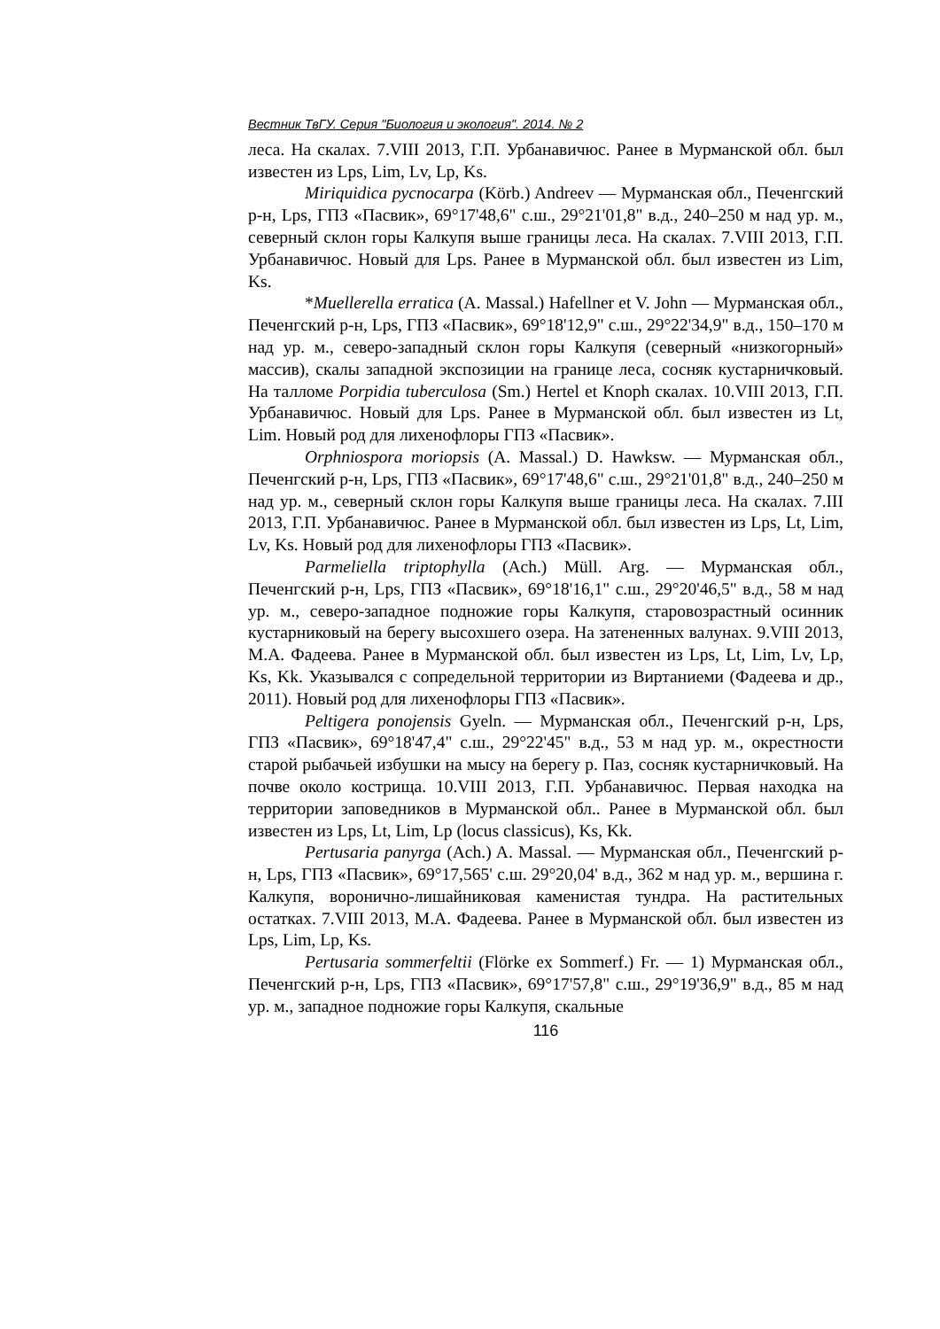Вестник ТвГУ. Серия "Биология и экология". 2014. № 2
леса. На скалах. 7.VIII 2013, Г.П. Урбанавичюс. Ранее в Мурманской обл. был известен из Lps, Lim, Lv, Lp, Ks.
Miriquidica pycnocarpa (Körb.) Andreev — Мурманская обл., Печенгский р-н, Lps, ГПЗ «Пасвик», 69°17'48,6" с.ш., 29°21'01,8" в.д., 240–250 м над ур. м., северный склон горы Калкупя выше границы леса. На скалах. 7.VIII 2013, Г.П. Урбанавичюс. Новый для Lps. Ранее в Мурманской обл. был известен из Lim, Ks.
*Muellerella erratica (A. Massal.) Hafellner et V. John — Мурманская обл., Печенгский р-н, Lps, ГПЗ «Пасвик», 69°18'12,9" с.ш., 29°22'34,9" в.д., 150–170 м над ур. м., северо-западный склон горы Калкупя (северный «низкогорный» массив), скалы западной экспозиции на границе леса, сосняк кустарничковый. На талломе Porpidia tuberculosa (Sm.) Hertel et Knoph скалах. 10.VIII 2013, Г.П. Урбанавичюс. Новый для Lps. Ранее в Мурманской обл. был известен из Lt, Lim. Новый род для лихенофлоры ГПЗ «Пасвик».
Orphniospora moriopsis (A. Massal.) D. Hawksw. — Мурманская обл., Печенгский р-н, Lps, ГПЗ «Пасвик», 69°17'48,6" с.ш., 29°21'01,8" в.д., 240–250 м над ур. м., северный склон горы Калкупя выше границы леса. На скалах. 7.III 2013, Г.П. Урбанавичюс. Ранее в Мурманской обл. был известен из Lps, Lt, Lim, Lv, Ks. Новый род для лихенофлоры ГПЗ «Пасвик».
Parmeliella triptophylla (Ach.) Müll. Arg. — Мурманская обл., Печенгский р-н, Lps, ГПЗ «Пасвик», 69°18'16,1" с.ш., 29°20'46,5" в.д., 58 м над ур. м., северо-западное подножие горы Калкупя, старовозрастный осинник кустарниковый на берегу высохшего озера. На затененных валунах. 9.VIII 2013, М.А. Фадеева. Ранее в Мурманской обл. был известен из Lps, Lt, Lim, Lv, Lp, Ks, Kk. Указывался с сопредельной территории из Виртаниеми (Фадеева и др., 2011). Новый род для лихенофлоры ГПЗ «Пасвик».
Peltigera ponojensis Gyeln. — Мурманская обл., Печенгский р-н, Lps, ГПЗ «Пасвик», 69°18'47,4" с.ш., 29°22'45" в.д., 53 м над ур. м., окрестности старой рыбачьей избушки на мысу на берегу р. Паз, сосняк кустарничковый. На почве около кострища. 10.VIII 2013, Г.П. Урбанавичюс. Первая находка на территории заповедников в Мурманской обл.. Ранее в Мурманской обл. был известен из Lps, Lt, Lim, Lp (locus classicus), Ks, Kk.
Pertusaria panyrga (Ach.) A. Massal. — Мурманская обл., Печенгский р-н, Lps, ГПЗ «Пасвик», 69°17,565' с.ш. 29°20,04' в.д., 362 м над ур. м., вершина г. Калкупя, воронично-лишайниковая каменистая тундра. На растительных остатках. 7.VIII 2013, М.А. Фадеева. Ранее в Мурманской обл. был известен из Lps, Lim, Lp, Ks.
Pertusaria sommerfeltii (Flörke ex Sommerf.) Fr. — 1) Мурманская обл., Печенгский р-н, Lps, ГПЗ «Пасвик», 69°17'57,8" с.ш., 29°19'36,9" в.д., 85 м над ур. м., западное подножие горы Калкупя, скальные
116